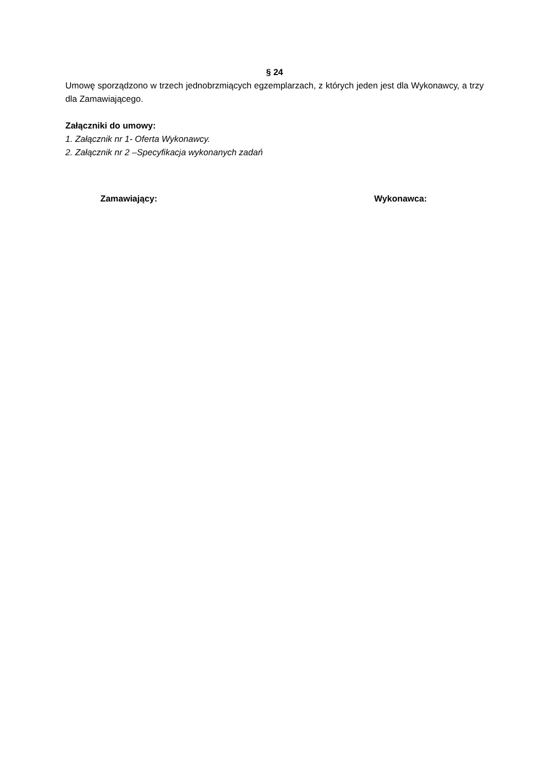§ 24
Umowę sporządzono w trzech jednobrzmiących egzemplarzach, z których jeden jest dla Wykonawcy, a trzy dla Zamawiającego.
Załączniki do umowy:
1. Załącznik nr 1- Oferta Wykonawcy.
2. Załącznik nr 2 –Specyfikacja wykonanych zadań
Zamawiający: Wykonawca: